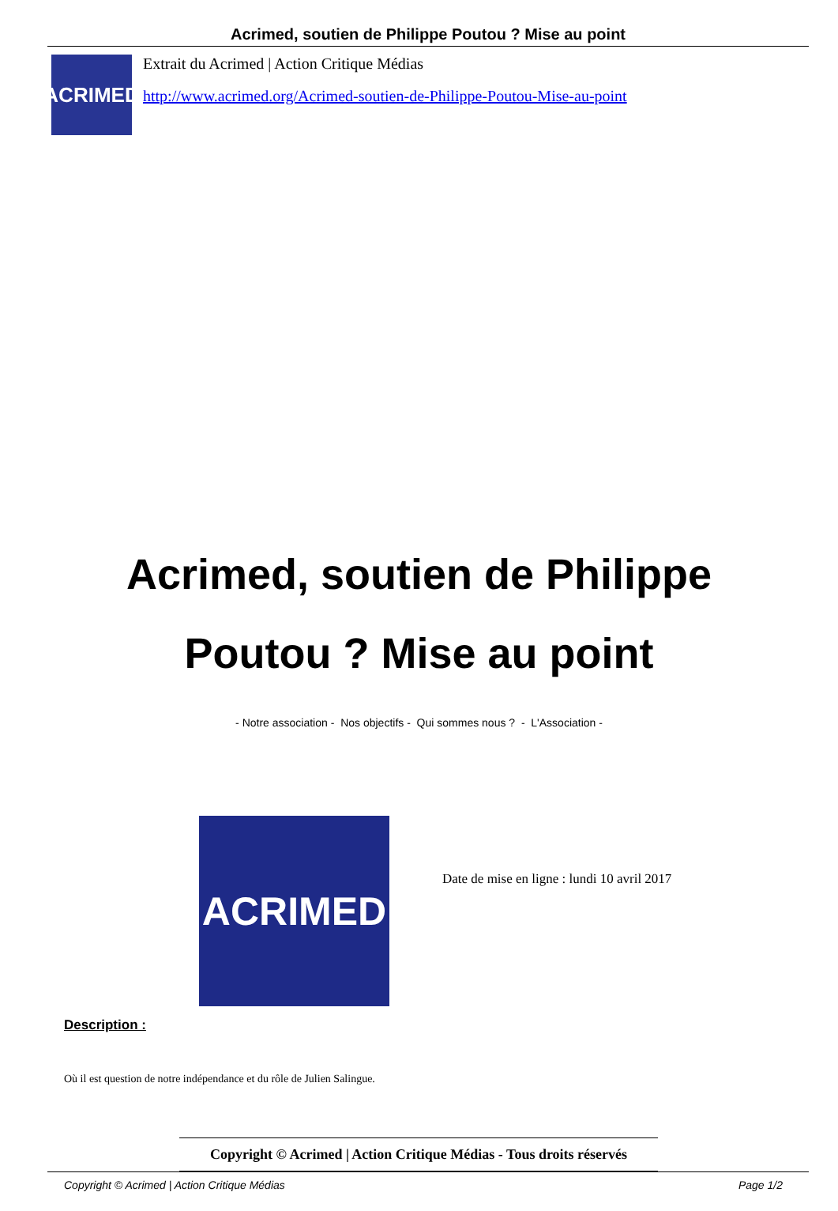Acrimed, soutien de Philippe Poutou ? Mise au point
ACRIMED
Extrait du Acrimed | Action Critique Médias
http://www.acrimed.org/Acrimed-soutien-de-Philippe-Poutou-Mise-au-point
Acrimed, soutien de Philippe Poutou ? Mise au point
- Notre association - Nos objectifs - Qui sommes nous ? - L'Association -
ACRIMED
Date de mise en ligne : lundi 10 avril 2017
Description :
Où il est question de notre indépendance et du rôle de Julien Salingue.
Copyright © Acrimed | Action Critique Médias - Tous droits réservés
Copyright © Acrimed | Action Critique Médias Page 1/2